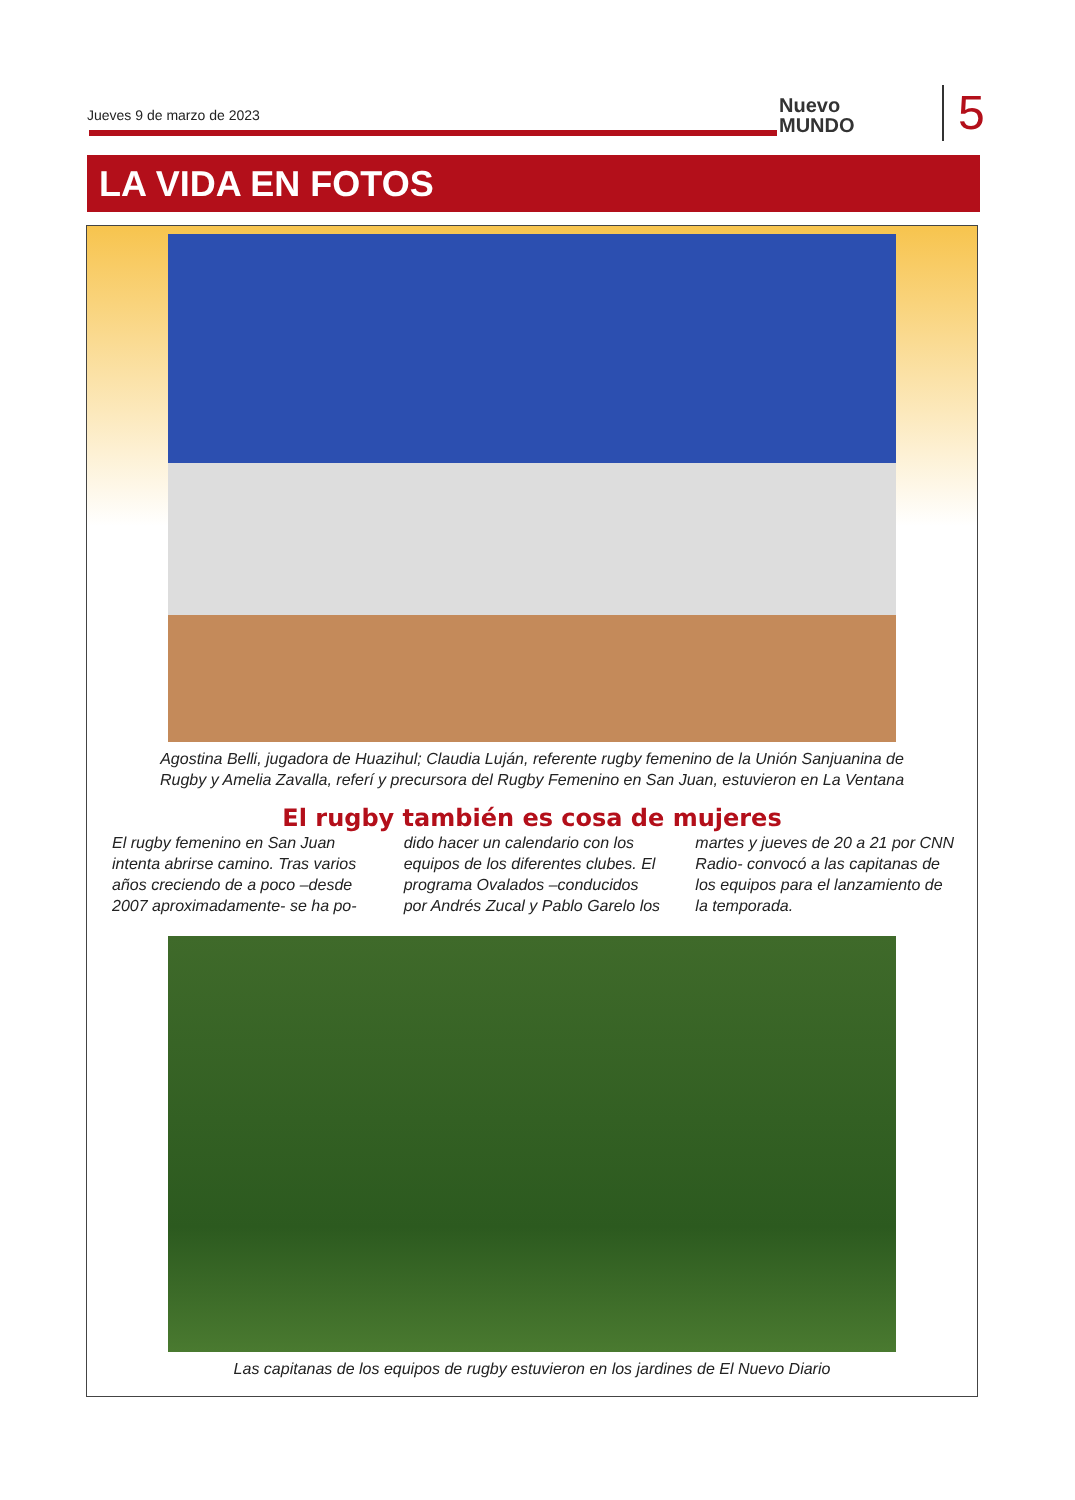Jueves 9 de marzo de 2023
Nuevo
MUNDO
5
LA VIDA EN FOTOS
Agostina Belli, jugadora de Huazihul; Claudia Luján, referente rugby femenino de la Unión Sanjuanina de Rugby y Amelia Zavalla, referí y precursora del Rugby Femenino en San Juan, estuvieron en La Ventana
El rugby también es cosa de mujeres
El rugby femenino en San Juan intenta abrirse camino. Tras varios años creciendo de a poco –desde 2007 aproximadamente- se ha po-
dido hacer un calendario con los equipos de los diferentes clubes. El programa Ovalados –conducidos por Andrés Zucal y Pablo Garelo los
martes y jueves de 20 a 21 por CNN Radio- convocó a las capitanas de los equipos para el lanzamiento de la temporada.
Las capitanas de los equipos de rugby estuvieron en los jardines de El Nuevo Diario